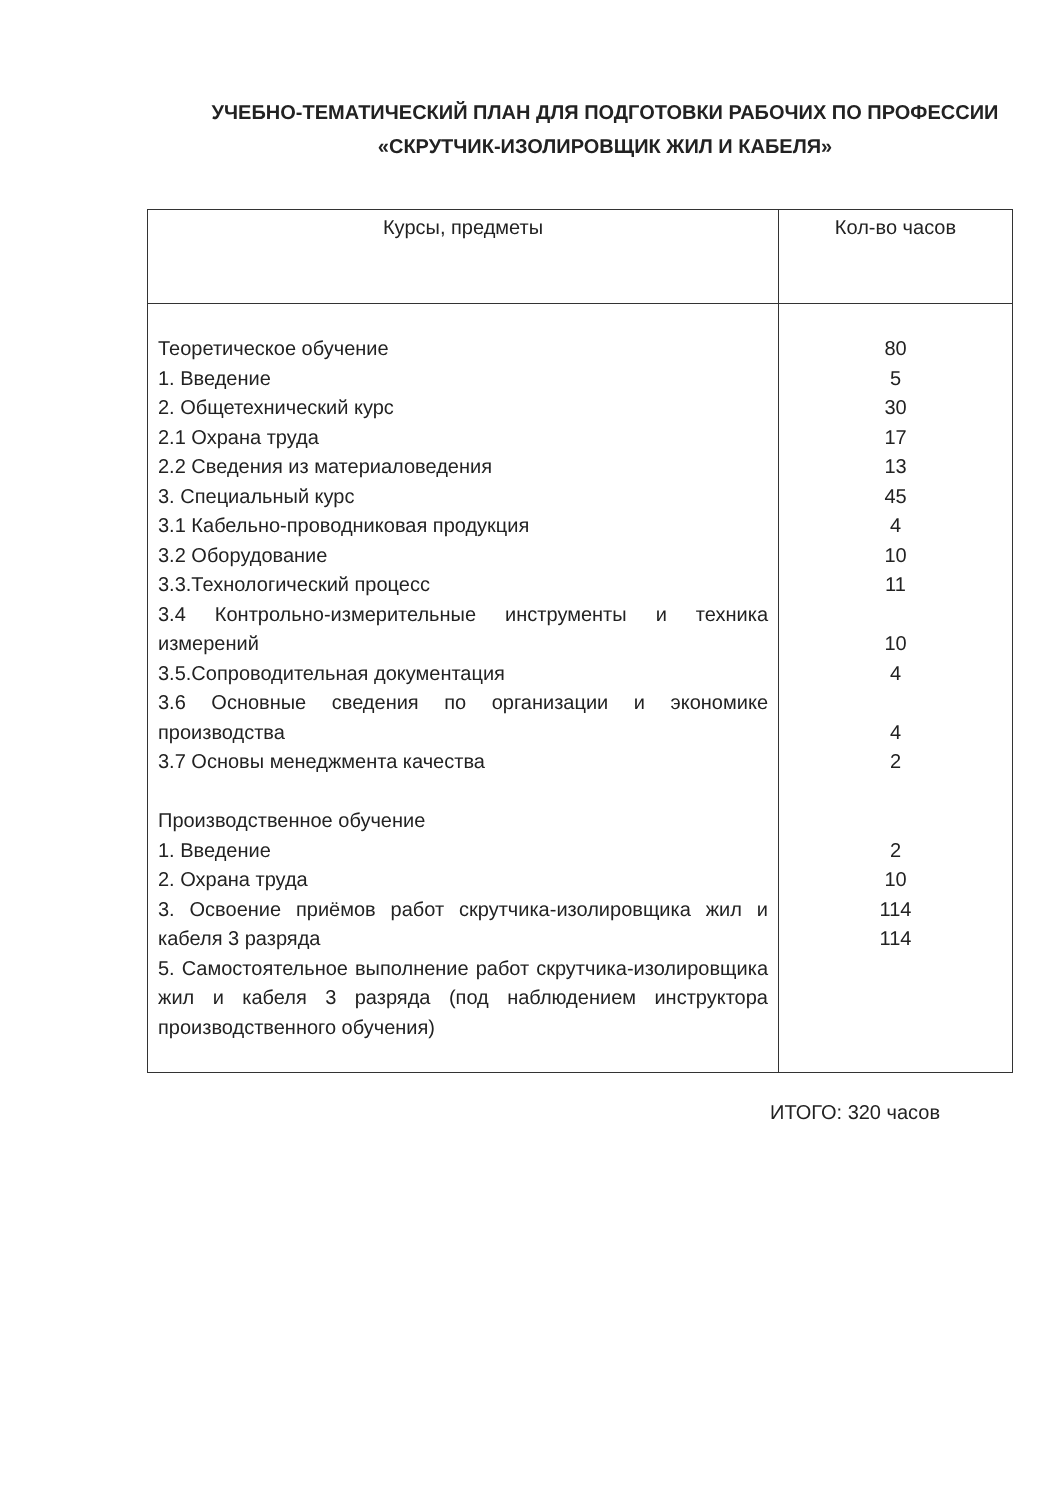УЧЕБНО-ТЕМАТИЧЕСКИЙ ПЛАН ДЛЯ ПОДГОТОВКИ РАБОЧИХ ПО ПРОФЕССИИ
«СКРУТЧИК-ИЗОЛИРОВЩИК ЖИЛ И КАБЕЛЯ»
| Курсы, предметы | Кол-во часов |
| --- | --- |
| Теоретическое обучение 1. Введение 2. Общетехнический курс 2.1 Охрана труда 2.2 Сведения из материаловедения 3. Специальный курс 3.1 Кабельно-проводниковая продукция 3.2 Оборудование 3.3.Технологический процесс 3.4 Контрольно-измерительные инструменты и техника измерений 3.5.Сопроводительная документация 3.6 Основные сведения по организации и экономике производства 3.7 Основы менеджмента качества Производственное обучение 1. Введение 2. Охрана труда 3. Освоение приёмов работ скрутчика-изолировщика жил и кабеля 3 разряда 5. Самостоятельное выполнение работ скрутчика-изолировщика жил и кабеля 3 разряда (под наблюдением инструктора производственного обучения) | 80 5 30 17 13 45 4 10 11 10 4 4 2 2 10 114 114 |
ИТОГО: 320 часов